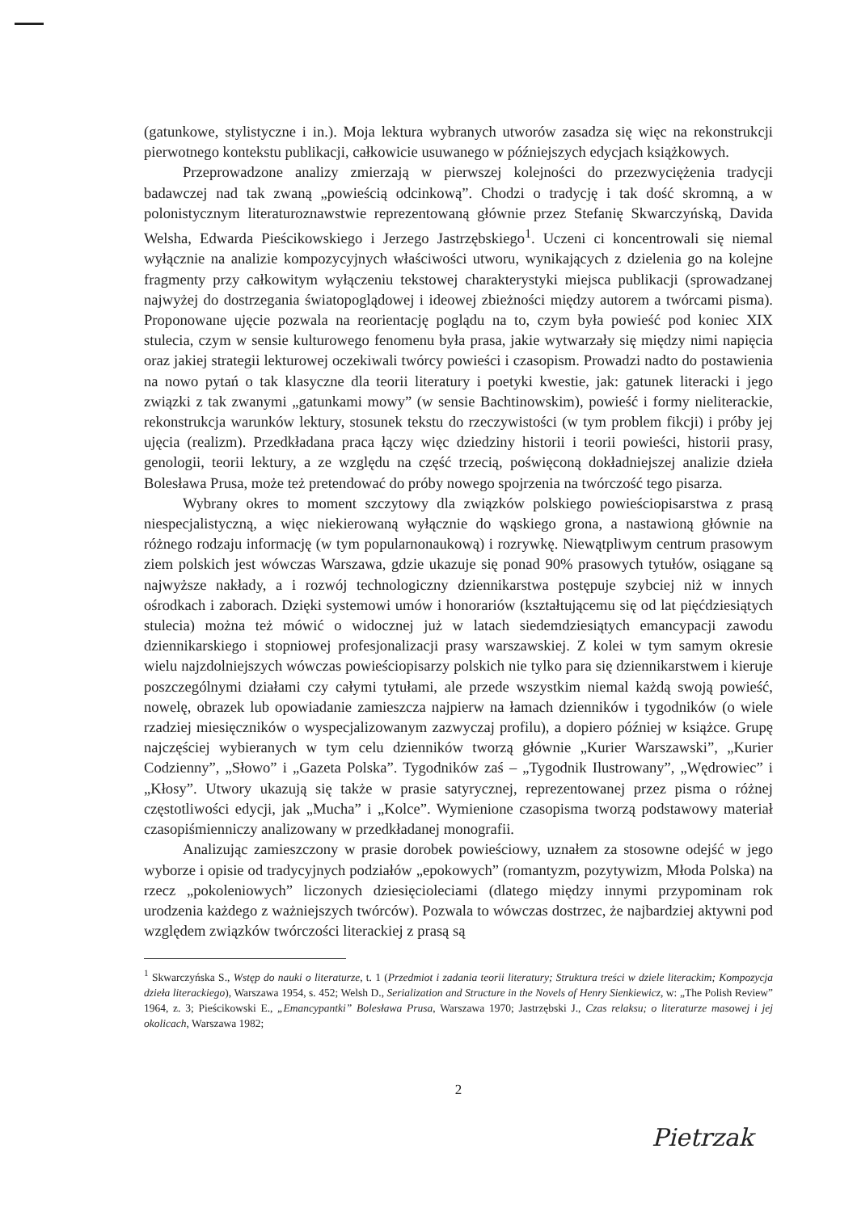(gatunkowe, stylistyczne i in.). Moja lektura wybranych utworów zasadza się więc na rekonstrukcji pierwotnego kontekstu publikacji, całkowicie usuwanego w późniejszych edycjach książkowych.
Przeprowadzone analizy zmierzają w pierwszej kolejności do przezwyciężenia tradycji badawczej nad tak zwaną „powieścią odcinkową”. Chodzi o tradycję i tak dość skromną, a w polonistycznym literaturoznawstwie reprezentowaną głównie przez Stefanię Skwarczyńską, Davida Welsha, Edwarda Pieścikowskiego i Jerzego Jastrzębskiego<sup>1</sup>. Uczeni ci koncentrowali się niemal wyłącznie na analizie kompozycyjnych właściwości utworu, wynikających z dzielenia go na kolejne fragmenty przy całkowitym wyłączeniu tekstowej charakterystyki miejsca publikacji (sprowadzanej najwyżej do dostrzegania światopoglądowej i ideowej zbieżności między autorem a twórcami pisma). Proponowane ujęcie pozwala na reorientację poglądu na to, czym była powieść pod koniec XIX stulecia, czym w sensie kulturowego fenomenu była prasa, jakie wytwarzały się między nimi napięcia oraz jakiej strategii lekturowej oczekiwali twórcy powieści i czasopism. Prowadzi nadto do postawienia na nowo pytań o tak klasyczne dla teorii literatury i poetyki kwestie, jak: gatunek literacki i jego związki z tak zwanymi „gatunkami mowy” (w sensie Bachtinowskim), powieść i formy nieliterackie, rekonstrukcja warunków lektury, stosunek tekstu do rzeczywistości (w tym problem fikcji) i próby jej ujęcia (realizm). Przedkładana praca łączy więc dziedziny historii i teorii powieści, historii prasy, genologii, teorii lektury, a ze względu na część trzecią, poświęconą dokładniejszej analizie dzieła Bolesława Prusa, może też pretendować do próby nowego spojrzenia na twórczość tego pisarza.
Wybrany okres to moment szczytowy dla związków polskiego powieściopisarstwa z prasą niespecjalistyczną, a więc niekierowaną wyłącznie do wąskiego grona, a nastawioną głównie na różnego rodzaju informację (w tym popularnonaukową) i rozrywkę. Niewątpliwym centrum prasowym ziem polskich jest wówczas Warszawa, gdzie ukazuje się ponad 90% prasowych tytułów, osiągane są najwyższe nakłady, a i rozwój technologiczny dziennikarstwa postępuje szybciej niż w innych ośrodkach i zaborach. Dzięki systemowi umów i honorariów (kształtującemu się od lat pięćdziesiątych stulecia) można też mówić o widocznej już w latach siedemdziesiątych emancypacji zawodu dziennikarskiego i stopniowej profesjonalizacji prasy warszawskiej. Z kolei w tym samym okresie wielu najzdolniejszych wówczas powieściopisarzy polskich nie tylko para się dziennikarstwem i kieruje poszczególnymi działami czy całymi tytułami, ale przede wszystkim niemal każdą swoją powieść, nowelę, obrazek lub opowiadanie zamieszcza najpierw na łamach dzienników i tygodników (o wiele rzadziej miesięczników o wyspecjalizowanym zazwyczaj profilu), a dopiero później w książce. Grupę najczęściej wybieranych w tym celu dzienników tworzą głównie „Kurier Warszawski”, „Kurier Codzienny”, „Słowo” i „Gazeta Polska”. Tygodników zaś – „Tygodnik Ilustrowany”, „Wędrowiec” i „Kłosy”. Utwory ukazują się także w prasie satyrycznej, reprezentowanej przez pisma o różnej częstotliwości edycji, jak „Mucha” i „Kolce”. Wymienione czasopisma tworzą podstawowy materiał czasopiśmienniczy analizowany w przedkładanej monografii.
Analizując zamieszczony w prasie dorobek powieściowy, uznałem za stosowne odejść w jego wyborze i opisie od tradycyjnych podziałów „epokowych” (romantyzm, pozytywizm, Młoda Polska) na rzecz „pokoleniowych” liczonych dziesięcioleciami (dlatego między innymi przypominam rok urodzenia każdego z ważniejszych twórców). Pozwala to wówczas dostrzec, że najbardziej aktywni pod względem związków twórczości literackiej z prasą są
<sup>1</sup> Skwarczyńska S., Wstęp do nauki o literaturze, t. 1 (Przedmiot i zadania teorii literatury; Struktura treści w dziele literackim; Kompozycja dzieła literackiego), Warszawa 1954, s. 452; Welsh D., Serialization and Structure in the Novels of Henry Sienkiewicz, w: „The Polish Review” 1964, z. 3; Pieścikowski E., „Emancypantki” Bolesława Prusa, Warszawa 1970; Jastrzębski J., Czas relaksu; o literaturze masowej i jej okolicach, Warszawa 1982;
2
Pietrzak